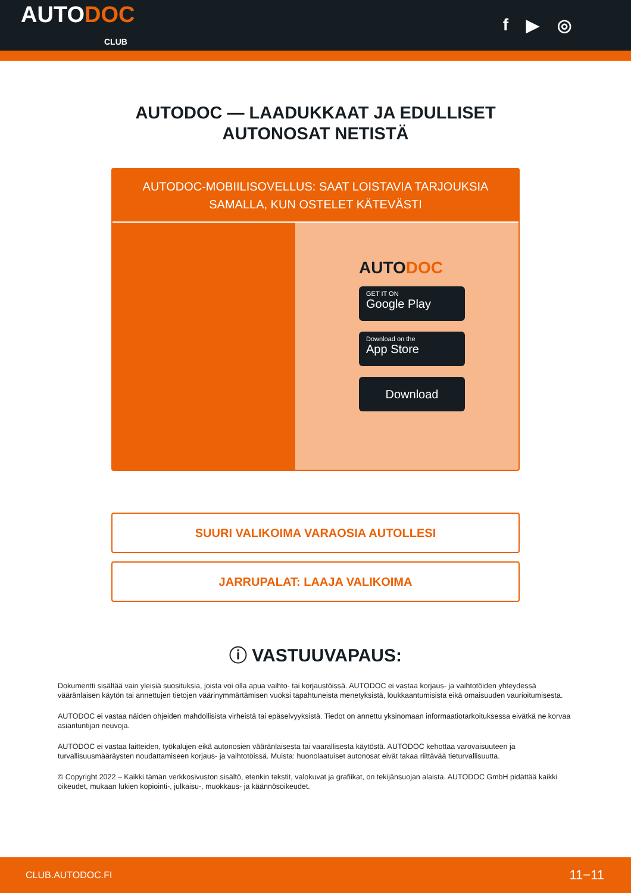AUTODOC
CLUB
f ▶ ◎
AUTODOC — LAADUKKAAT JA EDULLISET
AUTONOSAT NETISTÄ
AUTODOC-MOBIILISOVELLUS: SAAT LOISTAVIA TARJOUKSIA SAMALLA, KUN OSTELET KÄTEVÄSTI
AUTODOC
GET IT ON
Google Play
Download on the
App Store
Download
SUURI VALIKOIMA VARAOSIA AUTOLLESI
JARRUPALAT: LAAJA VALIKOIMA
ⓘ VASTUUVAPAUS:
Dokumentti sisältää vain yleisiä suosituksia, joista voi olla apua vaihto- tai korjaustöissä. AUTODOC ei vastaa korjaus- ja vaihtotöiden yhteydessä vääränlaisen käytön tai annettujen tietojen väärinymmärtämisen vuoksi tapahtuneista menetyksistä, loukkaantumisista eikä omaisuuden vaurioitumisesta.
AUTODOC ei vastaa näiden ohjeiden mahdollisista virheistä tai epäselvyyksistä. Tiedot on annettu yksinomaan informaatiotarkoituksessa eivätkä ne korvaa asiantuntijan neuvoja.
AUTODOC ei vastaa laitteiden, työkalujen eikä autonosien vääränlaisesta tai vaarallisesta käytöstä. AUTODOC kehottaa varovaisuuteen ja turvallisuusmääräysten noudattamiseen korjaus- ja vaihtotöissä. Muista: huonolaatuiset autonosat eivät takaa riittävää tieturvallisuutta.
© Copyright 2022 – Kaikki tämän verkkosivuston sisältö, etenkin tekstit, valokuvat ja grafiikat, on tekijänsuojan alaista. AUTODOC GmbH pidättää kaikki oikeudet, mukaan lukien kopiointi-, julkaisu-, muokkaus- ja käännösoikeudet.
CLUB.AUTODOC.FI 11−11